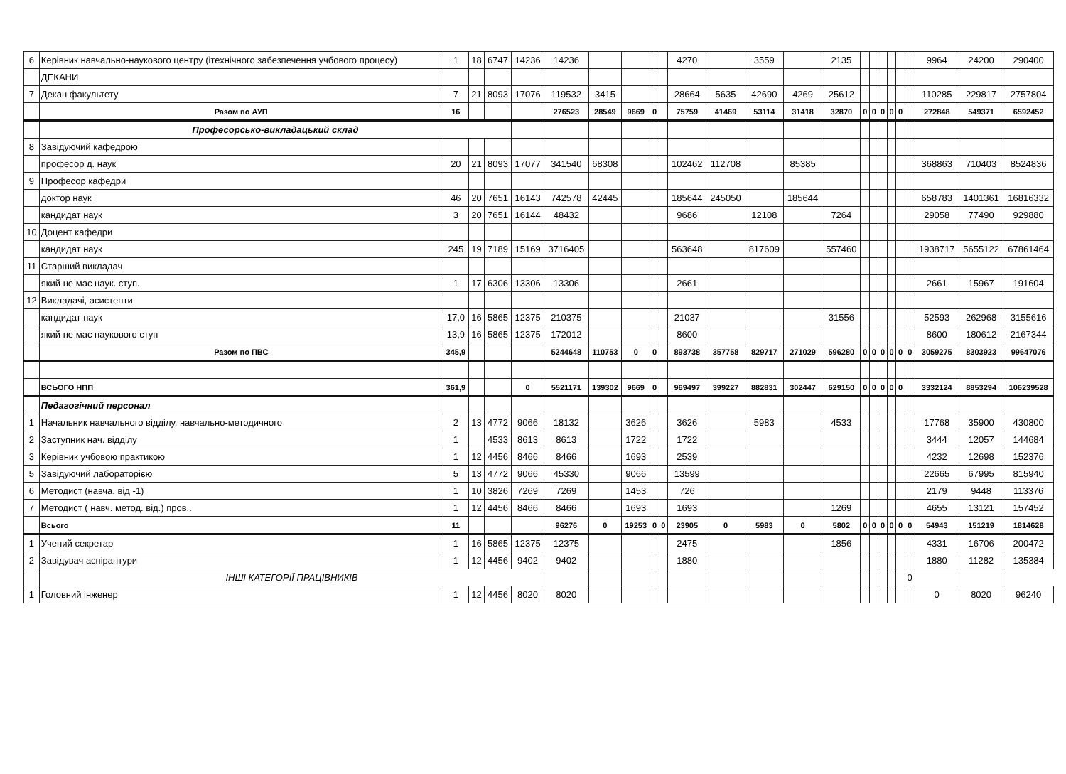| 6 | Керівник навчально-наукового центру (ітехнічного забезпечення учбового процесу) | 1 | 18 | 6747 | 14236 | 14236 | | | | | 4270 | | 3559 | | 2135 | | | | | | | 9964 | 24200 | 290400 |
| | ДЕКАНИ | | | | | | | | | | | | | | | | | | | | | | | |
| 7 | Декан факультету | 7 | 21 | 8093 | 17076 | 119532 | 3415 | | | | 28664 | 5635 | 42690 | 4269 | 25612 | | | | | | | 110285 | 229817 | 2757804 |
| | Разом по АУП | 16 | | | | 276523 | 28549 | 9669 | 0 | | 75759 | 41469 | 53114 | 31418 | 32870 | 0 | 0 | 0 | 0 | 0 | | 272848 | 549371 | 6592452 |
| | Професорсько-викладацький склад | | | | | | | | | | | | | | | | | | | | | | | |
| 8 | Завідуючий кафедрою | | | | | | | | | | | | | | | | | | | | | | | |
| | професор д. наук | 20 | 21 | 8093 | 17077 | 341540 | 68308 | | | | 102462 | 112708 | | 85385 | | | | | | | | 368863 | 710403 | 8524836 |
| 9 | Професор кафедри | | | | | | | | | | | | | | | | | | | | | | | |
| | доктор наук | 46 | 20 | 7651 | 16143 | 742578 | 42445 | | | | 185644 | 245050 | | 185644 | | | | | | | | 658783 | 1401361 | 16816332 |
| | кандидат наук | 3 | 20 | 7651 | 16144 | 48432 | | | | | 9686 | | 12108 | | 7264 | | | | | | | 29058 | 77490 | 929880 |
| 10 | Доцент кафедри | | | | | | | | | | | | | | | | | | | | | | | |
| | кандидат наук | 245 | 19 | 7189 | 15169 | 3716405 | | | | | 563648 | | 817609 | | 557460 | | | | | | | 1938717 | 5655122 | 67861464 |
| 11 | Старший викладач | | | | | | | | | | | | | | | | | | | | | | | |
| | який не має наук. ступ. | 1 | 17 | 6306 | 13306 | 13306 | | | | | 2661 | | | | | | | | | | | 2661 | 15967 | 191604 |
| 12 | Викладачі, асистенти | | | | | | | | | | | | | | | | | | | | | | | |
| | кандидат наук | 17,0 | 16 | 5865 | 12375 | 210375 | | | | | 21037 | | | | 31556 | | | | | | | 52593 | 262968 | 3155616 |
| | який не має наукового ступ | 13,9 | 16 | 5865 | 12375 | 172012 | | | | | 8600 | | | | | | | | | | | 8600 | 180612 | 2167344 |
| | Разом по ПВС | 345,9 | | | | 5244648 | 110753 | 0 | 0 | | 893738 | 357758 | 829717 | 271029 | 596280 | 0 | 0 | 0 | 0 | 0 | 0 | 3059275 | 8303923 | 99647076 |
| | ВСЬОГО НПП | 361,9 | | | 0 | 5521171 | 139302 | 9669 | 0 | | 969497 | 399227 | 882831 | 302447 | 629150 | 0 | 0 | 0 | 0 | 0 | | 3332124 | 8853294 | 106239528 |
| | Педагогічний персонал | | | | | | | | | | | | | | | | | | | | | | | |
| 1 | Начальник навчального відділу, навчально-методичного | 2 | 13 | 4772 | 9066 | 18132 | | 3626 | | | 3626 | | 5983 | | 4533 | | | | | | | 17768 | 35900 | 430800 |
| 2 | Заступник нач. відділу | 1 | | 4533 | 8613 | 8613 | | 1722 | | | 1722 | | | | | | | | | | | 3444 | 12057 | 144684 |
| 3 | Керівник учбовою практикою | 1 | 12 | 4456 | 8466 | 8466 | | 1693 | | | 2539 | | | | | | | | | | | 4232 | 12698 | 152376 |
| 5 | Завідуючий лабораторією | 5 | 13 | 4772 | 9066 | 45330 | | 9066 | | | 13599 | | | | | | | | | | | 22665 | 67995 | 815940 |
| 6 | Методист (навча. від -1) | 1 | 10 | 3826 | 7269 | 7269 | | 1453 | | | 726 | | | | | | | | | | | 2179 | 9448 | 113376 |
| 7 | Методист ( навч. метод. від.) пров.. | 1 | 12 | 4456 | 8466 | 8466 | | 1693 | | | 1693 | | | | 1269 | | | | | | | 4655 | 13121 | 157452 |
| | Всього | 11 | | | | 96276 | 0 | 19253 | 0 | 0 | 23905 | 0 | 5983 | 0 | 5802 | 0 | 0 | 0 | 0 | 0 | 0 | 54943 | 151219 | 1814628 |
| 1 | Учений секретар | 1 | 16 | 5865 | 12375 | 12375 | | | | | 2475 | | | | 1856 | | | | | | | 4331 | 16706 | 200472 |
| 2 | Завідувач аспірантури | 1 | 12 | 4456 | 9402 | 9402 | | | | | 1880 | | | | | | | | | | | 1880 | 11282 | 135384 |
| | ІНШІ КАТЕГОРІЇ ПРАЦІВНИКІВ | | | | | | | | | | | | | | | | | | | | 0 | | | |
| 1 | Головний інженер | 1 | 12 | 4456 | 8020 | 8020 | | | | | | | | | | | | | | | | 0 | 8020 | 96240 |